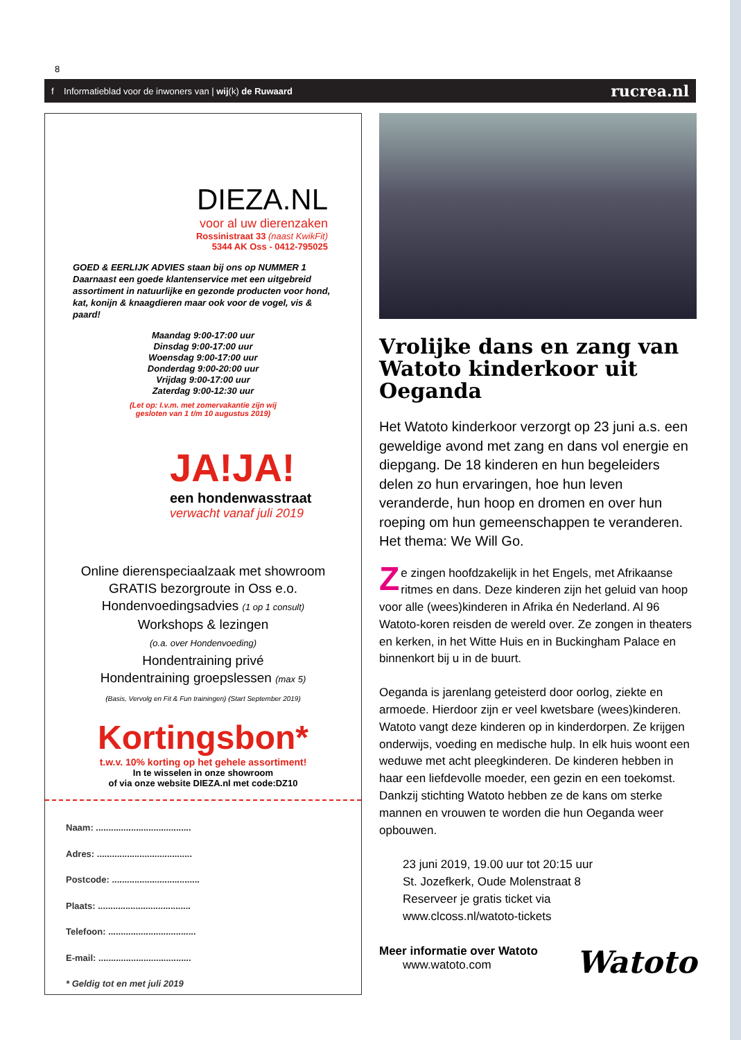8
f Informatieblad voor de inwoners van | wij(k) de Ruwaard rucrea.nl
DIEZA.NL
voor al uw dierenzaken
Rossinistraat 33 (naast KwikFit)
5344 AK Oss - 0412-795025
GOED & EERLIJK ADVIES staan bij ons op NUMMER 1 Daarnaast een goede klantenservice met een uitgebreid assortiment in natuurlijke en gezonde producten voor hond, kat, konijn & knaagdieren maar ook voor de vogel, vis & paard!
Maandag 9:00-17:00 uur
Dinsdag 9:00-17:00 uur
Woensdag 9:00-17:00 uur
Donderdag 9:00-20:00 uur
Vrijdag 9:00-17:00 uur
Zaterdag 9:00-12:30 uur
(Let op: I.v.m. met zomervakantie zijn wij
gesloten van 1 t/m 10 augustus 2019)
JA!JA!
een hondenwasstraat
verwacht vanaf juli 2019
Online dierenspeciaalzaak met showroom
GRATIS bezorgroute in Oss e.o.
Hondenvoedingsadvies (1 op 1 consult)
Workshops & lezingen
(o.a. over Hondenvoeding)
Hondentraining privé
Hondentraining groepslessen (max 5)
(Basis, Vervolg en Fit & Fun trainingen) (Start September 2019)
Kortingsbon*
t.w.v. 10% korting op het gehele assortiment!
In te wisselen in onze showroom
of via onze website DIEZA.nl met code:DZ10
Naam: ......................................
Adres: ......................................
Postcode: ...................................
Plaats: .....................................
Telefoon: ...................................
E-mail: .....................................
* Geldig tot en met juli 2019
Vrolijke dans en zang van Watoto kinderkoor uit Oeganda
Het Watoto kinderkoor verzorgt op 23 juni a.s. een geweldige avond met zang en dans vol energie en diepgang. De 18 kinderen en hun begeleiders delen zo hun ervaringen, hoe hun leven veranderde, hun hoop en dromen en over hun roeping om hun gemeenschappen te veranderen. Het thema: We Will Go.
Ze zingen hoofdzakelijk in het Engels, met Afrikaanse ritmes en dans. Deze kinderen zijn het geluid van hoop voor alle (wees)kinderen in Afrika én Nederland. Al 96 Watoto-koren reisden de wereld over. Ze zongen in theaters en kerken, in het Witte Huis en in Buckingham Palace en binnenkort bij u in de buurt.
Oeganda is jarenlang geteisterd door oorlog, ziekte en armoede. Hierdoor zijn er veel kwetsbare (wees)kinderen. Watoto vangt deze kinderen op in kinderdorpen. Ze krijgen onderwijs, voeding en medische hulp. In elk huis woont een weduwe met acht pleegkinderen. De kinderen hebben in haar een liefdevolle moeder, een gezin en een toekomst. Dankzij stichting Watoto hebben ze de kans om sterke mannen en vrouwen te worden die hun Oeganda weer opbouwen.
23 juni 2019, 19.00 uur tot 20:15 uur
St. Jozefkerk, Oude Molenstraat 8
Reserveer je gratis ticket via
www.clcoss.nl/watoto-tickets
Meer informatie over Watoto
www.watoto.com
Watoto